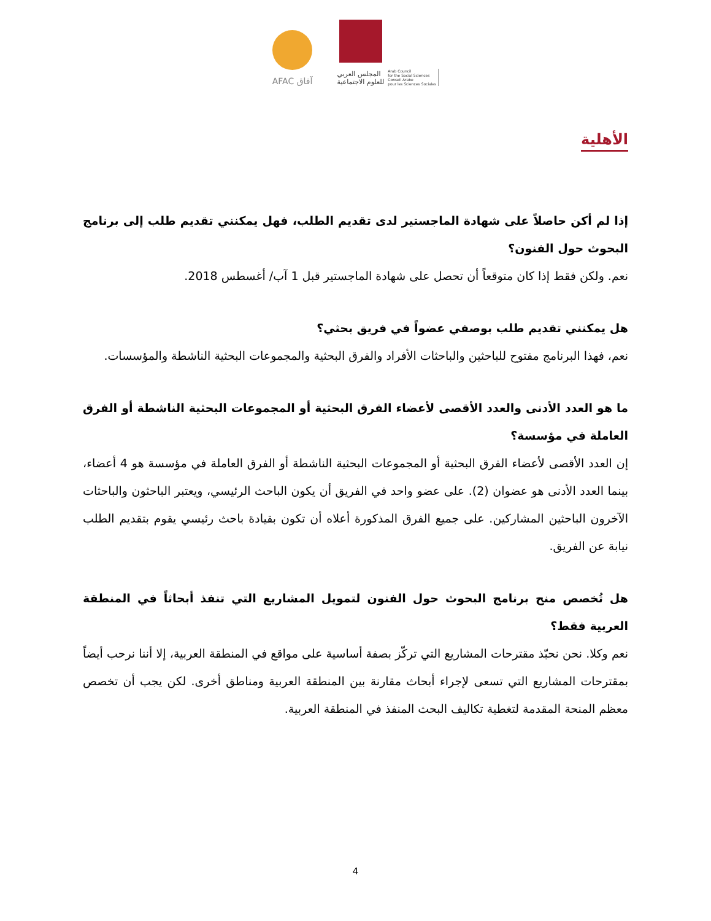AFAC آفاق
المجلس العربي
للعلوم الاجتماعية
Arab Council
for the Social Sciences
Conseil Arabe
pour les Sciences Sociales
الأهلية
إذا لم أكن حاصلاً على شهادة الماجستير لدى تقديم الطلب، فهل يمكنني تقديم طلب إلى برنامج البحوث حول الفنون؟
نعم. ولكن فقط إذا كان متوقعاً أن تحصل على شهادة الماجستير قبل 1 آب/ أغسطس 2018.
هل يمكنني تقديم طلب بوصفي عضواً في فريق بحثي؟
نعم، فهذا البرنامج مفتوح للباحثين والباحثات الأفراد والفرق البحثية والمجموعات البحثية الناشطة والمؤسسات.
ما هو العدد الأدنى والعدد الأقصى لأعضاء الفرق البحثية أو المجموعات البحثية الناشطة أو الفرق العاملة في مؤسسة؟
إن العدد الأقصى لأعضاء الفرق البحثية أو المجموعات البحثية الناشطة أو الفرق العاملة في مؤسسة هو 4 أعضاء، بينما العدد الأدنى هو عضوان (2). على عضو واحد في الفريق أن يكون الباحث الرئيسي، ويعتبر الباحثون والباحثات الآخرون الباحثين المشاركين. على جميع الفرق المذكورة أعلاه أن تكون بقيادة باحث رئيسي يقوم بتقديم الطلب نيابة عن الفريق.
هل تُخصص منح برنامج البحوث حول الفنون لتمويل المشاريع التي تنفذ أبحاثاً في المنطقة العربية فقط؟
نعم وكلا. نحن نحبّذ مقترحات المشاريع التي تركّز بصفة أساسية على مواقع في المنطقة العربية، إلا أننا نرحب أيضاً بمقترحات المشاريع التي تسعى لإجراء أبحاث مقارنة بين المنطقة العربية ومناطق أخرى. لكن يجب أن تخصص معظم المنحة المقدمة لتغطية تكاليف البحث المنفذ في المنطقة العربية.
4